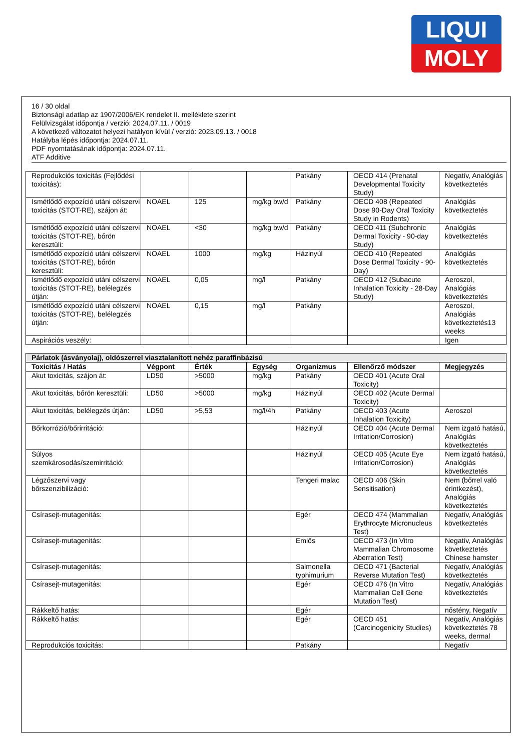LIQUI
MOLY
16 / 30 oldal
Biztonsági adatlap az 1907/2006/EK rendelet II. melléklete szerint
Felülvizsgálat időpontja / verzió: 2024.07.11. / 0019
A következő változatot helyezi hatályon kívül / verzió: 2023.09.13. / 0018
Hatályba lépés időpontja: 2024.07.11.
PDF nyomtatásának időpontja: 2024.07.11.
ATF Additive
| Reprodukciós toxicitás (Fejlődési toxicitás): | | | | Patkány | OECD 414 (Prenatal Developmental Toxicity Study) | Negatív, Analógiás következtetés |
| Ismétlődő expozíció utáni célszervi toxicitás (STOT-RE), szájon át: | NOAEL | 125 | mg/kg bw/d | Patkány | OECD 408 (Repeated Dose 90-Day Oral Toxicity Study in Rodents) | Analógiás következtetés |
| Ismétlődő expozíció utáni célszervi toxicitás (STOT-RE), bőrön keresztüli: | NOAEL | <30 | mg/kg bw/d | Patkány | OECD 411 (Subchronic Dermal Toxicity - 90-day Study) | Analógiás következtetés |
| Ismétlődő expozíció utáni célszervi toxicitás (STOT-RE), bőrön keresztüli: | NOAEL | 1000 | mg/kg | Házinyúl | OECD 410 (Repeated Dose Dermal Toxicity - 90-Day) | Analógiás következtetés |
| Ismétlődő expozíció utáni célszervi toxicitás (STOT-RE), belélegzés útján: | NOAEL | 0,05 | mg/l | Patkány | OECD 412 (Subacute Inhalation Toxicity - 28-Day Study) | Aeroszol, Analógiás következtetés |
| Ismétlődő expozíció utáni célszervi toxicitás (STOT-RE), belélegzés útján: | NOAEL | 0,15 | mg/l | Patkány | | Aeroszol, Analógiás következtetés13 weeks |
| Aspirációs veszély: | | | | | | Igen |
| Párlatok (ásványolaj), oldószerrel viasztalanított nehéz paraffinbázisú | | | | | | |
| Toxicitás / Hatás | Végpont | Érték | Egység | Organizmus | Ellenőrző módszer | Megjegyzés |
| Akut toxicitás, szájon át: | LD50 | >5000 | mg/kg | Patkány | OECD 401 (Acute Oral Toxicity) | |
| Akut toxicitás, bőrön keresztüli: | LD50 | >5000 | mg/kg | Házinyúl | OECD 402 (Acute Dermal Toxicity) | |
| Akut toxicitás, belélegzés útján: | LD50 | >5,53 | mg/l/4h | Patkány | OECD 403 (Acute Inhalation Toxicity) | Aeroszol |
| Bőrkorrózió/bőrirritáció: | | | | Házinyúl | OECD 404 (Acute Dermal Irritation/Corrosion) | Nem izgató hatású, Analógiás következtetés |
| Súlyos szemkárosodás/szemirritáció: | | | | Házinyúl | OECD 405 (Acute Eye Irritation/Corrosion) | Nem izgató hatású, Analógiás következtetés |
| Légzőszervi vagy bőrszenzibilizáció: | | | | Tengeri malac | OECD 406 (Skin Sensitisation) | Nem (bőrrel való érintkezést), Analógiás következtetés |
| Csírasejt-mutagenitás: | | | | Egér | OECD 474 (Mammalian Erythrocyte Micronucleus Test) | Negatív, Analógiás következtetés |
| Csírasejt-mutagenitás: | | | | Emlős | OECD 473 (In Vitro Mammalian Chromosome Aberration Test) | Negatív, Analógiás következtetés Chinese hamster |
| Csírasejt-mutagenitás: | | | | Salmonella typhimurium | OECD 471 (Bacterial Reverse Mutation Test) | Negatív, Analógiás következtetés |
| Csírasejt-mutagenitás: | | | | Egér | OECD 476 (In Vitro Mammalian Cell Gene Mutation Test) | Negatív, Analógiás következtetés |
| Rákkeltő hatás: | | | | Egér | | nőstény, Negatív |
| Rákkeltő hatás: | | | | Egér | OECD 451 (Carcinogenicity Studies) | Negatív, Analógiás következtetés 78 weeks, dermal |
| Reprodukciós toxicitás: | | | | Patkány | | Negatív |